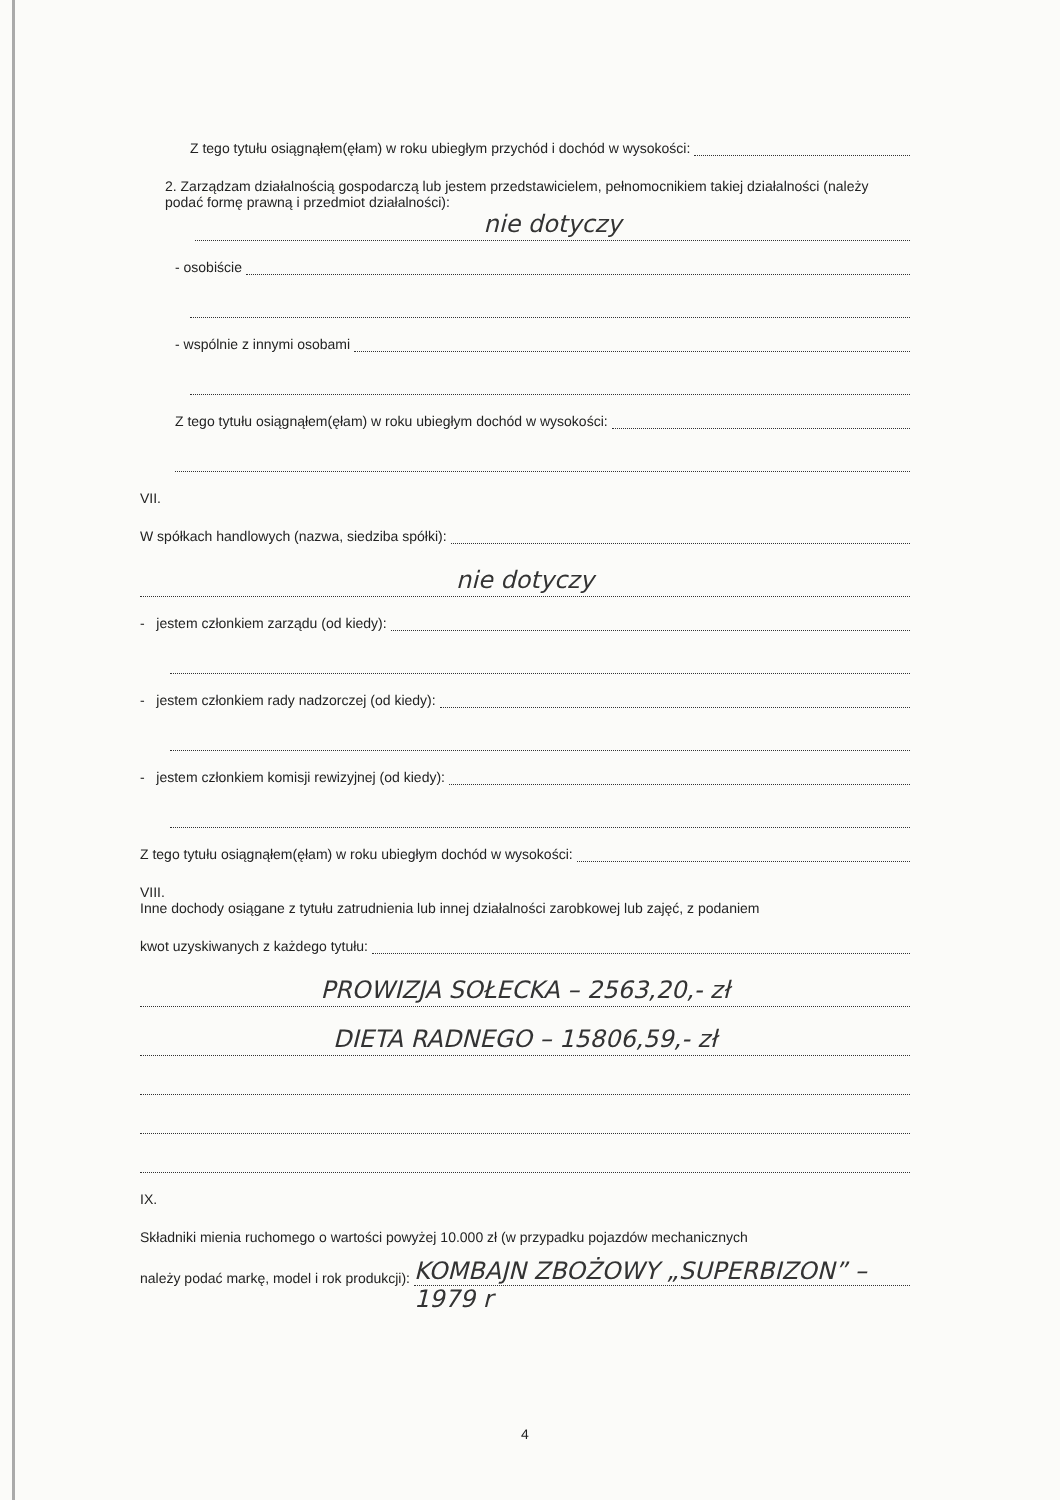Z tego tytułu osiągnąłem(ęłam) w roku ubiegłym przychód i dochód w wysokości:
2. Zarządzam działalnością gospodarczą lub jestem przedstawicielem, pełnomocnikiem takiej działalności (należy podać formę prawną i przedmiot działalności):
nie dotyczy
- osobiście
- wspólnie z innymi osobami
Z tego tytułu osiągnąłem(ęłam) w roku ubiegłym dochód w wysokości:
VII.
W spółkach handlowych (nazwa, siedziba spółki):
nie dotyczy
- jestem członkiem zarządu (od kiedy):
- jestem członkiem rady nadzorczej (od kiedy):
- jestem członkiem komisji rewizyjnej (od kiedy):
Z tego tytułu osiągnąłem(ęłam) w roku ubiegłym dochód w wysokości:
VIII.
Inne dochody osiągane z tytułu zatrudnienia lub innej działalności zarobkowej lub zajęć, z podaniem
kwot uzyskiwanych z każdego tytułu:
PROWIZJA SOŁECKA – 2563,20,- zł
DIETA RADNEGO – 15806,59,- zł
IX.
Składniki mienia ruchomego o wartości powyżej 10.000 zł (w przypadku pojazdów mechanicznych
należy podać markę, model i rok produkcji): KOMBAJN ZBOŻOWY „SUPERBIZON” – 1979 r
4